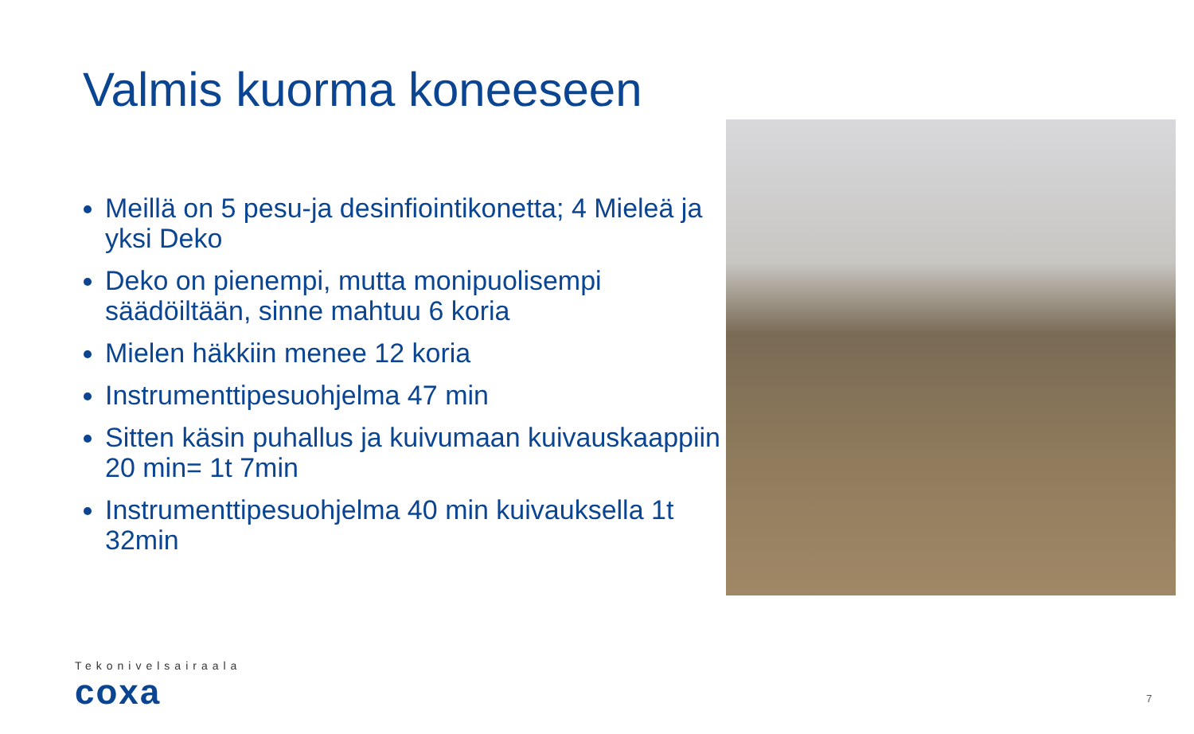Valmis kuorma koneeseen
Meillä on 5 pesu-ja desinfiointikonetta; 4 Mieleä ja yksi Deko
Deko on pienempi, mutta monipuolisempi säädöiltään, sinne mahtuu 6 koria
Mielen häkkiin menee 12 koria
Instrumenttipesuohjelma 47 min
Sitten käsin puhallus ja kuivumaan kuivauskaappiin 20 min= 1t 7min
Instrumenttipesuohjelma 40 min kuivauksella 1t 32min
Tekonivelsairaala
coxa
7